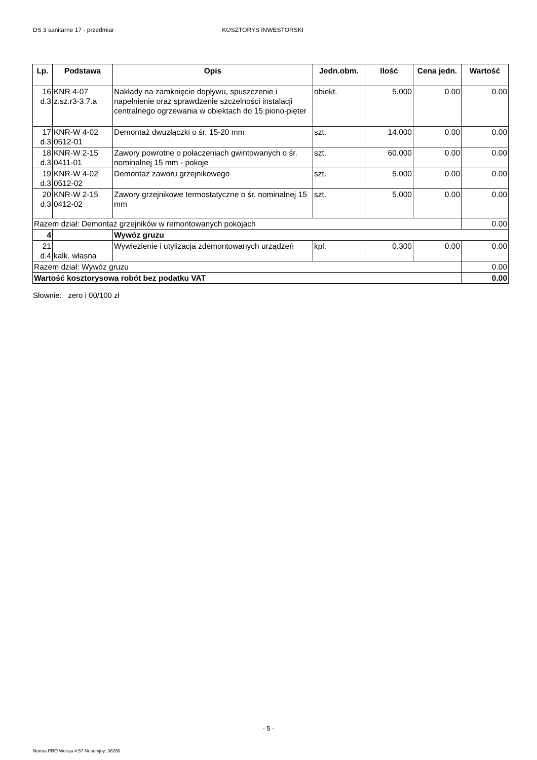DS 3 sanitarne 17 - przedmiar KOSZTORYS INWESTORSKI
| Lp. | Podstawa | Opis | Jedn.obm. | Ilość | Cena jedn. | Wartość |
| --- | --- | --- | --- | --- | --- | --- |
| 16 d.3 | KNR 4-07 z.sz.r3-3.7.a | Nakłady na zamknięcie dopływu, spuszczenie i napełnienie oraz sprawdzenie szczelności instalacji centralnego ogrzewania w obiektach do 15 piono-pięter | obiekt. | 5.000 | 0.00 | 0.00 |
| 17 d.3 | KNR-W 4-02 0512-01 | Demontaż dwuzłączki o śr. 15-20 mm | szt. | 14.000 | 0.00 | 0.00 |
| 18 d.3 | KNR-W 2-15 0411-01 | Zawory powrotne o połaczeniach gwintowanych o śr. nominalnej 15 mm - pokoje | szt. | 60.000 | 0.00 | 0.00 |
| 19 d.3 | KNR-W 4-02 0512-02 | Demontaż zaworu grzejnikowego | szt. | 5.000 | 0.00 | 0.00 |
| 20 d.3 | KNR-W 2-15 0412-02 | Zawory grzejnikowe termostatyczne o śr. nominalnej 15 mm | szt. | 5.000 | 0.00 | 0.00 |
| Razem dział: Demontaż grzejników w remontowanych pokojach | | | | | | 0.00 |
| 4 | | Wywóz gruzu | | | | |
| 21 d.4 | kalk. własna | Wywiezienie i utylizacja zdemontowanych urządzeń | kpl. | 0.300 | 0.00 | 0.00 |
| Razem dział: Wywóz gruzu | | | | | | 0.00 |
| Wartość kosztorysowa robót bez podatku VAT | | | | | | 0.00 |
Słownie: zero i 00/100 zł
- 5 -
Norma PRO Wersja 4.57 Nr seryjny: 36260